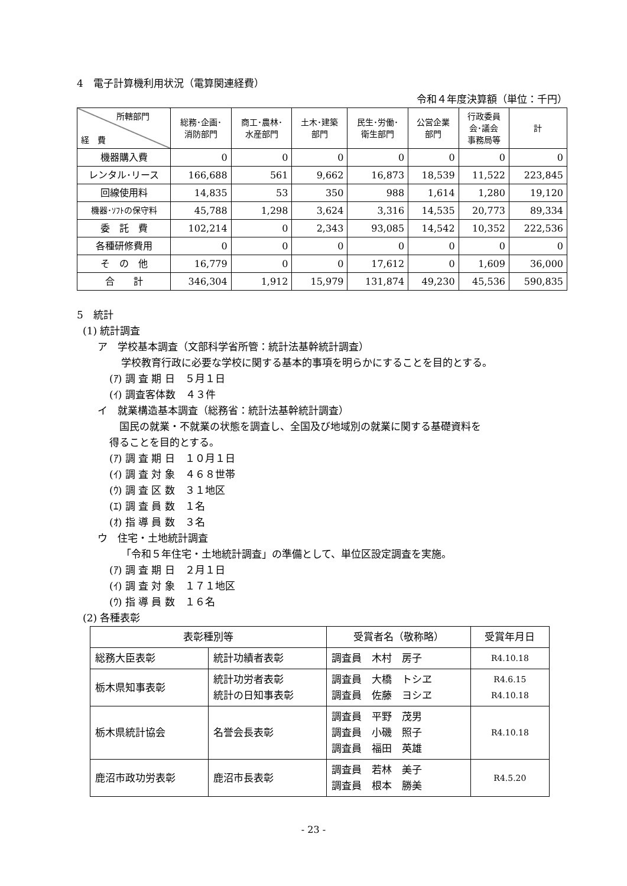4　電子計算機利用状況（電算関連経費）
令和４年度決算額（単位：千円）
| 所轄部門 経 費 | 総務･企画･ 消防部門 | 商工･農林･ 水産部門 | 土木･建築 部門 | 民生･労働･ 衛生部門 | 公営企業 部門 | 行政委員 会･議会 事務局等 | 計 |
| --- | --- | --- | --- | --- | --- | --- | --- |
| 機器購入費 | 0 | 0 | 0 | 0 | 0 | 0 | 0 |
| レンタル･リース | 166,688 | 561 | 9,662 | 16,873 | 18,539 | 11,522 | 223,845 |
| 回線使用料 | 14,835 | 53 | 350 | 988 | 1,614 | 1,280 | 19,120 |
| 機器･ｿﾌﾄの保守料 | 45,788 | 1,298 | 3,624 | 3,316 | 14,535 | 20,773 | 89,334 |
| 委 託 費 | 102,214 | 0 | 2,343 | 93,085 | 14,542 | 10,352 | 222,536 |
| 各種研修費用 | 0 | 0 | 0 | 0 | 0 | 0 | 0 |
| そ の 他 | 16,779 | 0 | 0 | 17,612 | 0 | 1,609 | 36,000 |
| 合 計 | 346,304 | 1,912 | 15,979 | 131,874 | 49,230 | 45,536 | 590,835 |
5　統計
(1) 統計調査
ア　学校基本調査（文部科学省所管：統計法基幹統計調査）
学校教育行政に必要な学校に関する基本的事項を明らかにすることを目的とする。
(ｱ) 調 査 期 日　５月１日
(ｲ) 調査客体数　４３件
イ　就業構造基本調査（総務省：統計法基幹統計調査）
　国民の就業・不就業の状態を調査し、全国及び地域別の就業に関する基礎資料を
得ることを目的とする。
(ｱ) 調 査 期 日　１０月１日
(ｲ) 調 査 対 象　４６８世帯
(ｳ) 調 査 区 数　３１地区
(ｴ) 調 査 員 数　１名
(ｵ) 指 導 員 数　３名
ウ　住宅・土地統計調査
「令和５年住宅・土地統計調査」の準備として、単位区設定調査を実施。
(ｱ) 調 査 期 日　２月１日
(ｲ) 調 査 対 象　１７１地区
(ｳ) 指 導 員 数　１６名
(2) 各種表彰
| 表彰種別等 | | 受賞者名（敬称略） | 受賞年月日 |
| 総務大臣表彰 | 統計功績者表彰 | 調査員 木村 房子 | R4.10.18 |
| 栃木県知事表彰 | 統計功労者表彰 統計の日知事表彰 | 調査員 大橋 トシヱ 調査員 佐藤 ヨシヱ | R4.6.15 R4.10.18 |
| 栃木県統計協会 | 名誉会長表彰 | 調査員 平野 茂男 調査員 小磯 照子 調査員 福田 英雄 | R4.10.18 |
| 鹿沼市政功労表彰 | 鹿沼市長表彰 | 調査員 若林 美子 調査員 根本 勝美 | R4.5.20 |
- 23 -